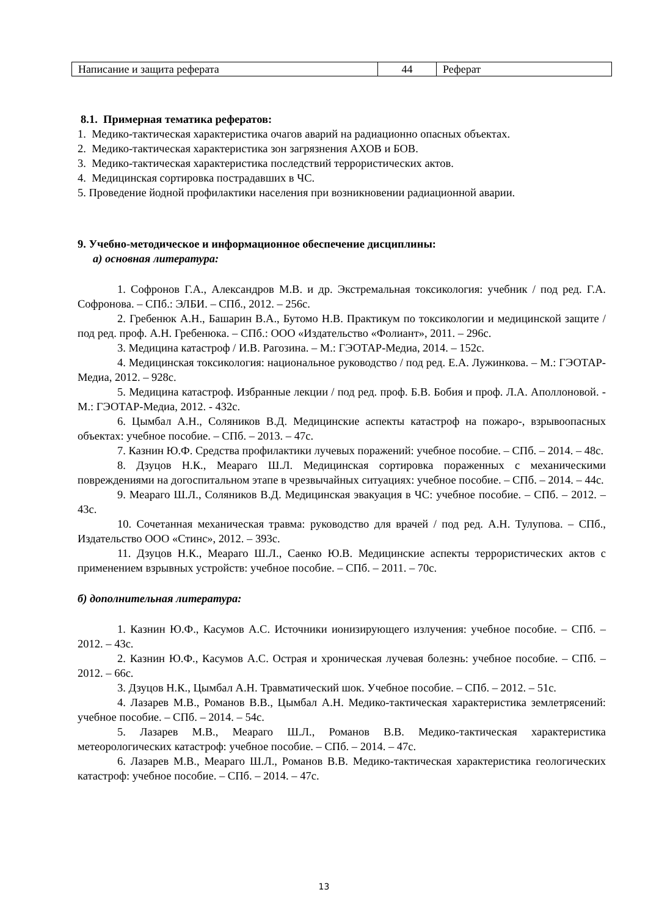| Написание и защита реферата | 44 | Реферат |
8.1. Примерная тематика рефератов:
1. Медико-тактическая характеристика очагов аварий на радиационно опасных объектах.
2. Медико-тактическая характеристика зон загрязнения АХОВ и БОВ.
3. Медико-тактическая характеристика последствий террористических актов.
4. Медицинская сортировка пострадавших в ЧС.
5. Проведение йодной профилактики населения при возникновении радиационной аварии.
9. Учебно-методическое и информационное обеспечение дисциплины:
а) основная литература:
1. Софронов Г.А., Александров М.В. и др. Экстремальная токсикология: учебник / под ред. Г.А. Софронова. – СПб.: ЭЛБИ. – СПб., 2012. – 256с.
2. Гребенюк А.Н., Башарин В.А., Бутомо Н.В. Практикум по токсикологии и медицинской защите / под ред. проф. А.Н. Гребенюка. – СПб.: ООО «Издательство «Фолиант», 2011. – 296с.
3. Медицина катастроф / И.В. Рагозина. – М.: ГЭОТАР-Медиа, 2014. – 152с.
4. Медицинская токсикология: национальное руководство / под ред. Е.А. Лужинкова. – М.: ГЭОТАР-Медиа, 2012. – 928с.
5. Медицина катастроф. Избранные лекции / под ред. проф. Б.В. Бобия и проф. Л.А. Аполлоновой. - М.: ГЭОТАР-Медиа, 2012. - 432с.
6. Цымбал А.Н., Соляников В.Д. Медицинские аспекты катастроф на пожаро-, взрывоопасных объектах: учебное пособие. – СПб. – 2013. – 47с.
7. Казнин Ю.Ф. Средства профилактики лучевых поражений: учебное пособие. – СПб. – 2014. – 48с.
8. Дзуцов Н.К., Меараго Ш.Л. Медицинская сортировка пораженных с механическими повреждениями на догоспитальном этапе в чрезвычайных ситуациях: учебное пособие. – СПб. – 2014. – 44с.
9. Меараго Ш.Л., Соляников В.Д. Медицинская эвакуация в ЧС: учебное пособие. – СПб. – 2012. – 43с.
10. Сочетанная механическая травма: руководство для врачей / под ред. А.Н. Тулупова. – СПб., Издательство ООО «Стинс», 2012. – 393с.
11. Дзуцов Н.К., Меараго Ш.Л., Саенко Ю.В. Медицинские аспекты террористических актов с применением взрывных устройств: учебное пособие. – СПб. – 2011. – 70с.
б) дополнительная литература:
1. Казнин Ю.Ф., Касумов А.С. Источники ионизирующего излучения: учебное пособие. – СПб. – 2012. – 43с.
2. Казнин Ю.Ф., Касумов А.С. Острая и хроническая лучевая болезнь: учебное пособие. – СПб. – 2012. – 66с.
3. Дзуцов Н.К., Цымбал А.Н. Травматический шок. Учебное пособие. – СПб. – 2012. – 51с.
4. Лазарев М.В., Романов В.В., Цымбал А.Н. Медико-тактическая характеристика землетрясений: учебное пособие. – СПб. – 2014. – 54с.
5. Лазарев М.В., Меараго Ш.Л., Романов В.В. Медико-тактическая характеристика метеорологических катастроф: учебное пособие. – СПб. – 2014. – 47с.
6. Лазарев М.В., Меараго Ш.Л., Романов В.В. Медико-тактическая характеристика геологических катастроф: учебное пособие. – СПб. – 2014. – 47с.
13